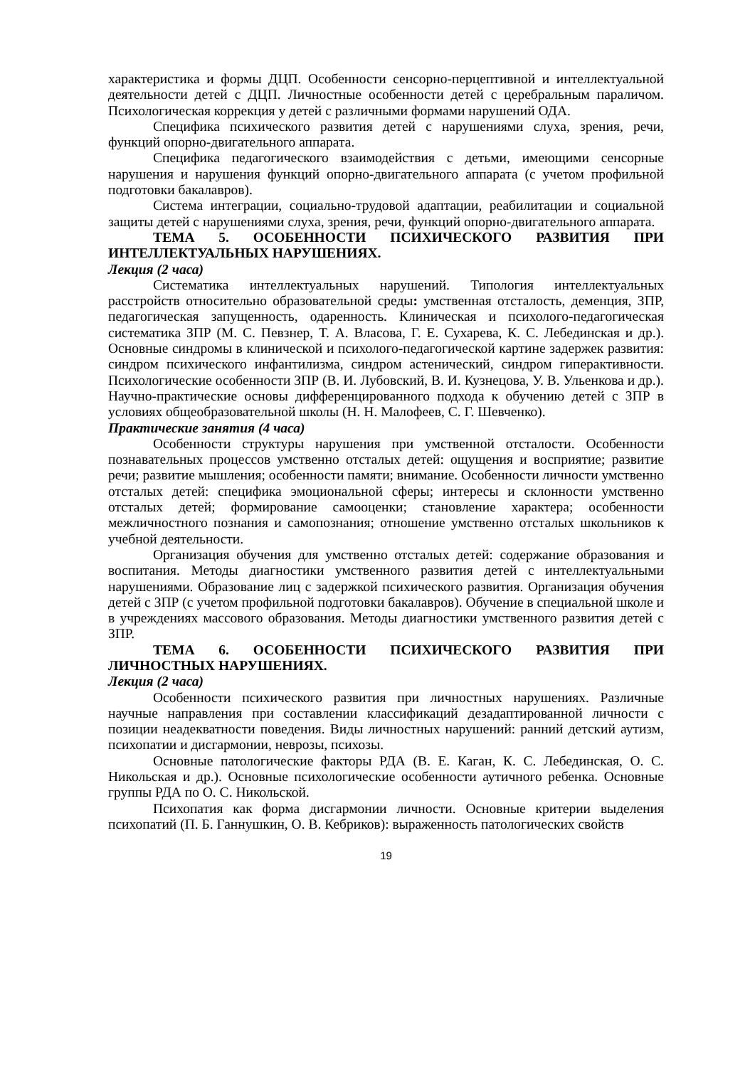характеристика и формы ДЦП. Особенности сенсорно-перцептивной и интеллектуальной деятельности детей с ДЦП. Личностные особенности детей с церебральным параличом. Психологическая коррекция у детей с различными формами нарушений ОДА.
Специфика психического развития детей с нарушениями слуха, зрения, речи, функций опорно-двигательного аппарата.
Специфика педагогического взаимодействия с детьми, имеющими сенсорные нарушения и нарушения функций опорно-двигательного аппарата (с учетом профильной подготовки бакалавров).
Система интеграции, социально-трудовой адаптации, реабилитации и социальной защиты детей с нарушениями слуха, зрения, речи, функций опорно-двигательного аппарата.
ТЕМА 5. ОСОБЕННОСТИ ПСИХИЧЕСКОГО РАЗВИТИЯ ПРИ ИНТЕЛЛЕКТУАЛЬНЫХ НАРУШЕНИЯХ.
Лекция (2 часа)
Систематика интеллектуальных нарушений. Типология интеллектуальных расстройств относительно образовательной среды: умственная отсталость, деменция, ЗПР, педагогическая запущенность, одаренность. Клиническая и психолого-педагогическая систематика ЗПР (М. С. Певзнер, Т. А. Власова, Г. Е. Сухарева, К. С. Лебединская и др.). Основные синдромы в клинической и психолого-педагогической картине задержек развития: синдром психического инфантилизма, синдром астенический, синдром гиперактивности. Психологические особенности ЗПР (В. И. Лубовский, В. И. Кузнецова, У. В. Ульенкова и др.). Научно-практические основы дифференцированного подхода к обучению детей с ЗПР в условиях общеобразовательной школы (Н. Н. Малофеев, С. Г. Шевченко).
Практические занятия (4 часа)
Особенности структуры нарушения при умственной отсталости. Особенности познавательных процессов умственно отсталых детей: ощущения и восприятие; развитие речи; развитие мышления; особенности памяти; внимание. Особенности личности умственно отсталых детей: специфика эмоциональной сферы; интересы и склонности умственно отсталых детей; формирование самооценки; становление характера; особенности межличностного познания и самопознания; отношение умственно отсталых школьников к учебной деятельности.
Организация обучения для умственно отсталых детей: содержание образования и воспитания. Методы диагностики умственного развития детей с интеллектуальными нарушениями. Образование лиц с задержкой психического развития. Организация обучения детей с ЗПР (с учетом профильной подготовки бакалавров). Обучение в специальной школе и в учреждениях массового образования. Методы диагностики умственного развития детей с ЗПР.
ТЕМА 6. ОСОБЕННОСТИ ПСИХИЧЕСКОГО РАЗВИТИЯ ПРИ ЛИЧНОСТНЫХ НАРУШЕНИЯХ.
Лекция (2 часа)
Особенности психического развития при личностных нарушениях. Различные научные направления при составлении классификаций дезадаптированной личности с позиции неадекватности поведения. Виды личностных нарушений: ранний детский аутизм, психопатии и дисгармонии, неврозы, психозы.
Основные патологические факторы РДА (В. Е. Каган, К. С. Лебединская, О. С. Никольская и др.). Основные психологические особенности аутичного ребенка. Основные группы РДА по О. С. Никольской.
Психопатия как форма дисгармонии личности. Основные критерии выделения психопатий (П. Б. Ганнушкин, О. В. Кебриков): выраженность патологических свойств
19